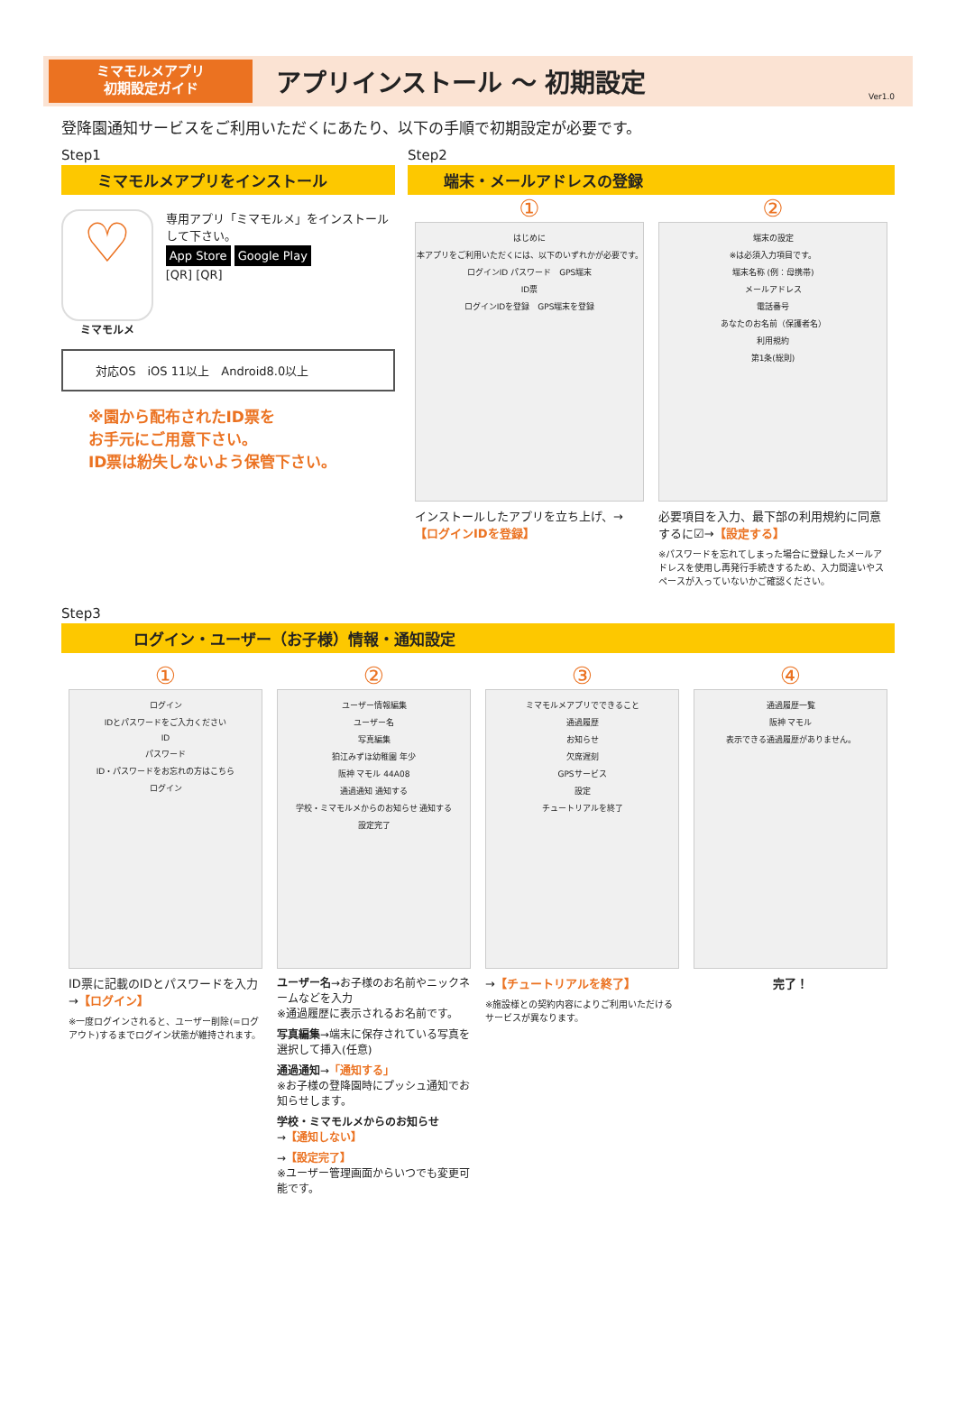ミマモルメアプリ
初期設定ガイド
アプリインストール ～ 初期設定
Ver1.0
登降園通知サービスをご利用いただくにあたり、以下の手順で初期設定が必要です。
Step1
ミマモルメアプリをインストール
♡
ミマモルメ
専用アプリ「ミマモルメ」をインストールして下さい。
App Store Google Play
[QR] [QR]
対応OS　iOS 11以上　Android8.0以上
※園から配布されたID票を
お手元にご用意下さい。
ID票は紛失しないよう保管下さい。
Step2
端末・メールアドレスの登録
①
はじめに
本アプリをご利用いただくには、以下のいずれかが必要です。
ログインID パスワード　GPS端末
ID票
ログインIDを登録　GPS端末を登録
インストールしたアプリを立ち上げ、→【ログインIDを登録】
②
端末の設定
※は必須入力項目です。
端末名称 (例：母携帯)
メールアドレス
電話番号
あなたのお名前（保護者名）
利用規約
第1条(総則)
必要項目を入力、最下部の利用規約に同意するに☑→【設定する】
※パスワードを忘れてしまった場合に登録したメールアドレスを使用し再発行手続きするため、入力間違いやスペースが入っていないかご確認ください。
Step3
ログイン・ユーザー（お子様）情報・通知設定
①
ログイン
IDとパスワードをご入力ください
ID
パスワード
ID・パスワードをお忘れの方はこちら
ログイン
ID票に記載のIDとパスワードを入力→【ログイン】
※一度ログインされると、ユーザー削除(=ログアウト)するまでログイン状態が維持されます。
②
ユーザー情報編集
ユーザー名
写真編集
狛江みずほ幼稚園 年少
阪神 マモル 44A08
通過通知 通知する
学校・ミマモルメからのお知らせ 通知する
設定完了
ユーザー名→お子様のお名前やニックネームなどを入力
※通過履歴に表示されるお名前です。
写真編集→端末に保存されている写真を選択して挿入(任意)
通過通知→「通知する」
※お子様の登降園時にプッシュ通知でお知らせします。
学校・ミマモルメからのお知らせ
→【通知しない】
→【設定完了】
※ユーザー管理画面からいつでも変更可能です。
③
ミマモルメアプリでできること
通過履歴
お知らせ
欠席遅刻
GPSサービス
設定
チュートリアルを終了
→【チュートリアルを終了】
※施設様との契約内容によりご利用いただけるサービスが異なります。
④
通過履歴一覧
阪神 マモル
表示できる通過履歴がありません。
完了！